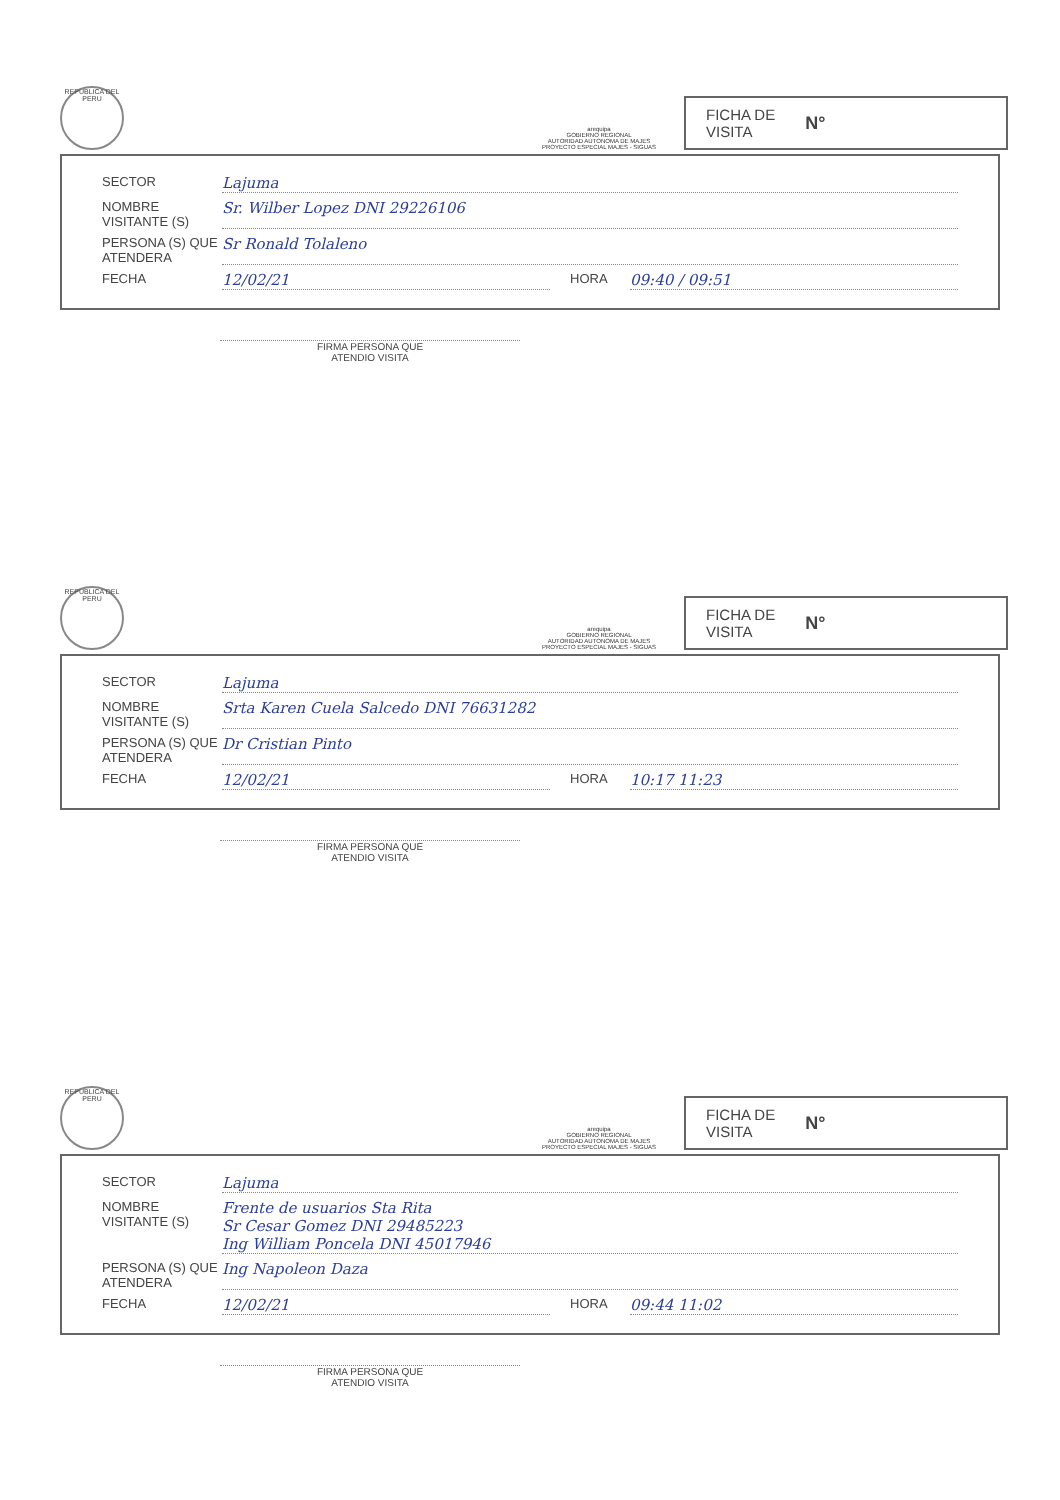REPUBLICA DEL PERU
arequipa
GOBIERNO REGIONAL
AUTORIDAD AUTONOMA DE MAJES
PROYECTO ESPECIAL MAJES - SIGUAS
FICHA DE
VISITA N°
SECTOR Lajuma
NOMBRE VISITANTE (S) Sr. Wilber Lopez DNI 29226106
PERSONA (S) QUE ATENDERA Sr Ronald Tolaleno
FECHA 12/02/21 HORA 09:40 / 09:51
FIRMA PERSONA QUE
ATENDIO VISITA
REPUBLICA DEL PERU
arequipa
GOBIERNO REGIONAL
AUTORIDAD AUTONOMA DE MAJES
PROYECTO ESPECIAL MAJES - SIGUAS
FICHA DE
VISITA N°
SECTOR Lajuma
NOMBRE VISITANTE (S) Srta Karen Cuela Salcedo DNI 76631282
PERSONA (S) QUE ATENDERA Dr Cristian Pinto
FECHA 12/02/21 HORA 10:17 11:23
FIRMA PERSONA QUE
ATENDIO VISITA
REPUBLICA DEL PERU
arequipa
GOBIERNO REGIONAL
AUTORIDAD AUTONOMA DE MAJES
PROYECTO ESPECIAL MAJES - SIGUAS
FICHA DE
VISITA N°
SECTOR Lajuma
NOMBRE VISITANTE (S) Frente de usuarios Sta Rita
Sr Cesar Gomez DNI 29485223
Ing William Poncela DNI 45017946
PERSONA (S) QUE ATENDERA Ing Napoleon Daza
FECHA 12/02/21 HORA 09:44 11:02
FIRMA PERSONA QUE
ATENDIO VISITA